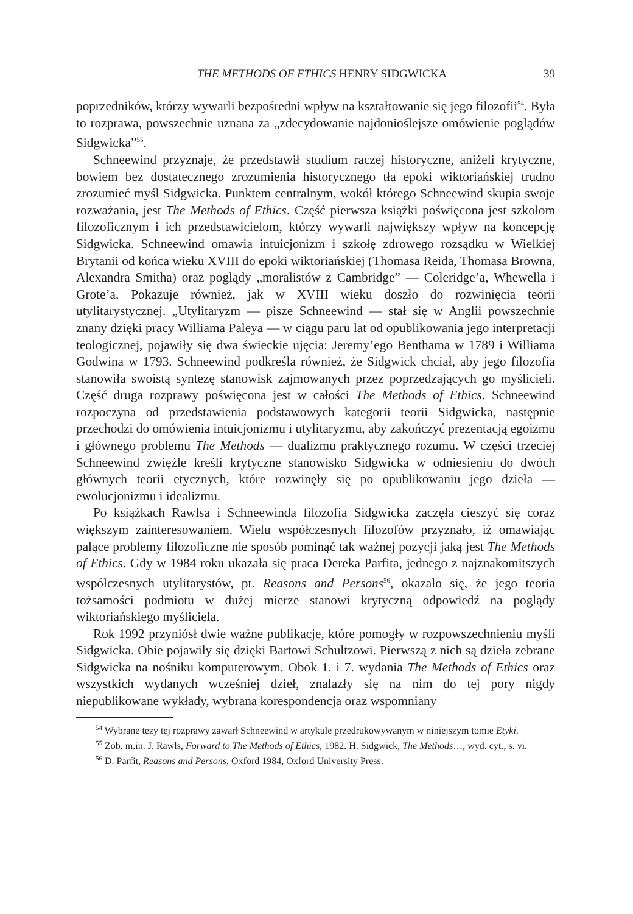THE METHODS OF ETHICS HENRY SIDGWICKA 39
poprzedników, którzy wywarli bezpośredni wpływ na kształtowanie się jego filozofii<sup>54</sup>. Była to rozprawa, powszechnie uznana za „zdecydowanie najdonioślejsze omówienie poglądów Sidgwicka”<sup>55</sup>.
Schneewind przyznaje, że przedstawił studium raczej historyczne, aniżeli krytyczne, bowiem bez dostatecznego zrozumienia historycznego tła epoki wiktoriańskiej trudno zrozumieć myśl Sidgwicka. Punktem centralnym, wokół którego Schneewind skupia swoje rozważania, jest The Methods of Ethics. Część pierwsza książki poświęcona jest szkołom filozoficznym i ich przedstawicielom, którzy wywarli największy wpływ na koncepcję Sidgwicka. Schneewind omawia intuicjonizm i szkołę zdrowego rozsądku w Wielkiej Brytanii od końca wieku XVIII do epoki wiktoriańskiej (Thomasa Reida, Thomasa Browna, Alexandra Smitha) oraz poglądy „moralistów z Cambridge” — Coleridge’a, Whewella i Grote’a. Pokazuje również, jak w XVIII wieku doszło do rozwinięcia teorii utylitarystycznej. „Utylitaryzm — pisze Schneewind — stał się w Anglii powszechnie znany dzięki pracy Williama Paleya — w ciągu paru lat od opublikowania jego interpretacji teologicznej, pojawiły się dwa świeckie ujęcia: Jeremy’ego Benthama w 1789 i Williama Godwina w 1793. Schneewind podkreśla również, że Sidgwick chciał, aby jego filozofia stanowiła swoistą syntezę stanowisk zajmowanych przez poprzedzających go myślicieli. Część druga rozprawy poświęcona jest w całości The Methods of Ethics. Schneewind rozpoczyna od przedstawienia podstawowych kategorii teorii Sidgwicka, następnie przechodzi do omówienia intuicjonizmu i utylitaryzmu, aby zakończyć prezentacją egoizmu i głównego problemu The Methods — dualizmu praktycznego rozumu. W części trzeciej Schneewind zwięźle kreśli krytyczne stanowisko Sidgwicka w odniesieniu do dwóch głównych teorii etycznych, które rozwinęły się po opublikowaniu jego dzieła — ewolucjonizmu i idealizmu.
Po książkach Rawlsa i Schneewinda filozofia Sidgwicka zaczęła cieszyć się coraz większym zainteresowaniem. Wielu współczesnych filozofów przyznało, iż omawiając palące problemy filozoficzne nie sposób pominąć tak ważnej pozycji jaką jest The Methods of Ethics. Gdy w 1984 roku ukazała się praca Dereka Parfita, jednego z najznakomitszych współczesnych utylitarystów, pt. Reasons and Persons<sup>56</sup>, okazało się, że jego teoria tożsamości podmiotu w dużej mierze stanowi krytyczną odpowiedź na poglądy wiktoriańskiego myśliciela.
Rok 1992 przyniósł dwie ważne publikacje, które pomogły w rozpowszechnieniu myśli Sidgwicka. Obie pojawiły się dzięki Bartowi Schultzowi. Pierwszą z nich są dzieła zebrane Sidgwicka na nośniku komputerowym. Obok 1. i 7. wydania The Methods of Ethics oraz wszystkich wydanych wcześniej dzieł, znalazły się na nim do tej pory nigdy niepublikowane wykłady, wybrana korespondencja oraz wspomniany
<sup>54</sup> Wybrane tezy tej rozprawy zawarł Schneewind w artykule przedrukowywanym w niniejszym tomie Etyki.
<sup>55</sup> Zob. m.in. J. Rawls, Forward to The Methods of Ethics, 1982. H. Sidgwick, The Methods…, wyd. cyt., s. vi.
<sup>56</sup> D. Parfit, Reasons and Persons, Oxford 1984, Oxford University Press.